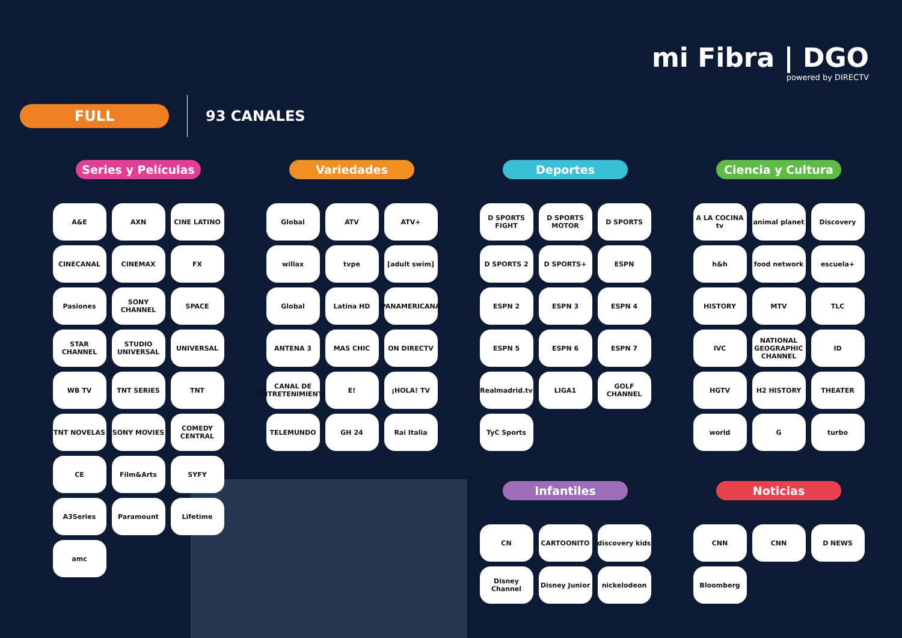mi Fibra | DGO
powered by DIRECTV
FULL
93 CANALES
Series y Películas
A&E
AXN
CINE LATINO
CINECANAL
CINEMAX
FX
Pasiones
SONY CHANNEL
SPACE
STAR CHANNEL
STUDIO UNIVERSAL
UNIVERSAL
WB TV
TNT SERIES
TNT
TNT NOVELAS
SONY MOVIES
COMEDY CENTRAL
CE
Film&Arts
SYFY
A3Series
Paramount
Lifetime
amc
Variedades
Global
ATV
ATV+
willax
tvpe
[adult swim]
Global
Latina HD
PANAMERICANA
ANTENA 3
MAS CHIC
ON DIRECTV
CANAL DE ENTRETENIMIENTO
E!
¡HOLA! TV
TELEMUNDO
GH 24
Rai Italia
Deportes
D SPORTS FIGHT
D SPORTS MOTOR
D SPORTS
D SPORTS 2
D SPORTS+
ESPN
ESPN 2
ESPN 3
ESPN 4
ESPN 5
ESPN 6
ESPN 7
Realmadrid.tv
LIGA1
GOLF CHANNEL
TyC Sports
Infantiles
CN
CARTOONITO
discovery kids
Disney Channel
Disney Junior
nickelodeon
Ciencia y Cultura
A LA COCINA tv
animal planet
Discovery
h&h
food network
escuela+
HISTORY
MTV
TLC
IVC
NATIONAL GEOGRAPHIC CHANNEL
ID
HGTV
H2 HISTORY
THEATER
world
G
turbo
Noticias
CNN
CNN
D NEWS
Bloomberg